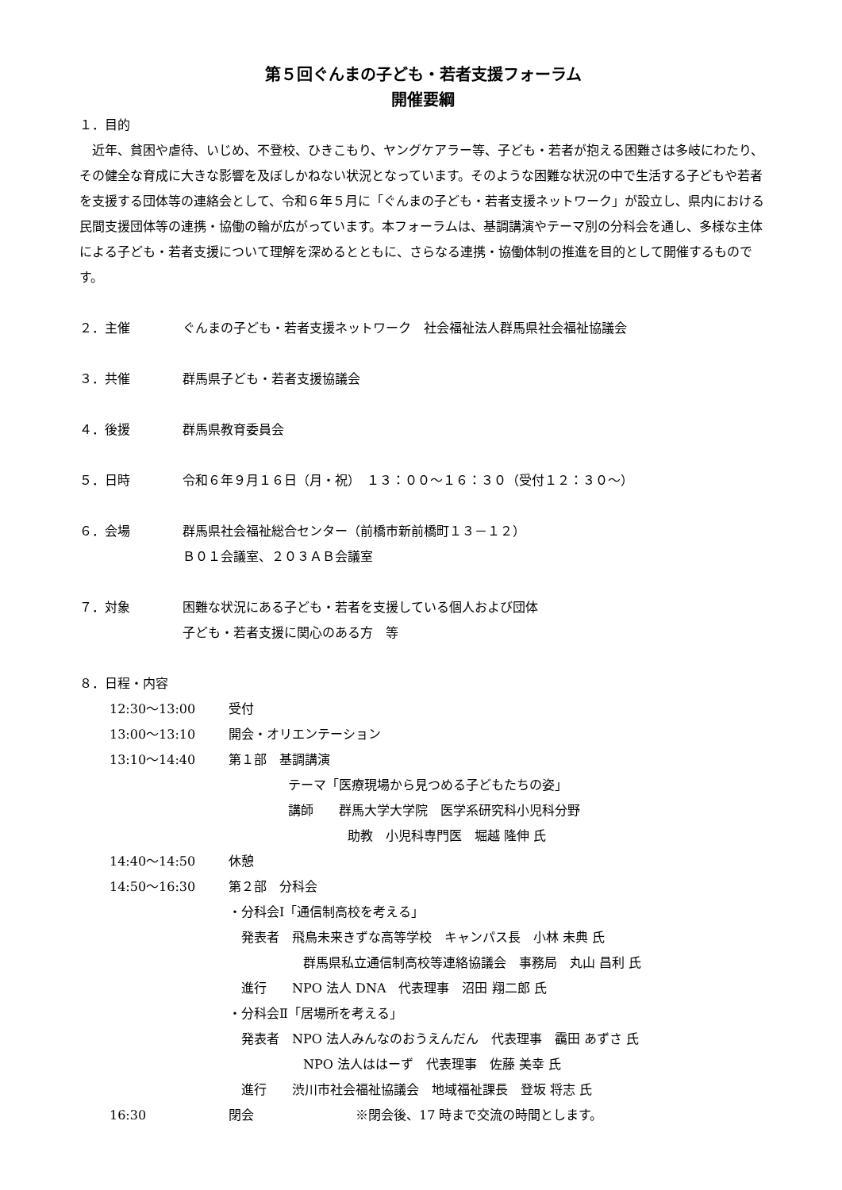第５回ぐんまの子ども・若者支援フォーラム
開催要綱
１．目的
　近年、貧困や虐待、いじめ、不登校、ひきこもり、ヤングケアラー等、子ども・若者が抱える困難さは多岐にわたり、その健全な育成に大きな影響を及ぼしかねない状況となっています。そのような困難な状況の中で生活する子どもや若者を支援する団体等の連絡会として、令和６年５月に「ぐんまの子ども・若者支援ネットワーク」が設立し、県内における民間支援団体等の連携・協働の輪が広がっています。本フォーラムは、基調講演やテーマ別の分科会を通し、多様な主体による子ども・若者支援について理解を深めるとともに、さらなる連携・協働体制の推進を目的として開催するものです。
２．主催 ぐんまの子ども・若者支援ネットワーク　社会福祉法人群馬県社会福祉協議会
３．共催 群馬県子ども・若者支援協議会
４．後援 群馬県教育委員会
５．日時 令和６年９月１６日（月・祝）　１３：００～１６：３０（受付１２：３０～）
６．会場 群馬県社会福祉総合センター（前橋市新前橋町１３－１２）
Ｂ０１会議室、２０３ＡＢ会議室
７．対象 困難な状況にある子ども・若者を支援している個人および団体
子ども・若者支援に関心のある方　等
８．日程・内容
| 12:30～13:00 | 受付 |
| 13:00～13:10 | 開会・オリエンテーション |
| 13:10～14:40 | 第１部 基調講演 テーマ「医療現場から見つめる子どもたちの姿」 講師 群馬大学大学院 医学系研究科小児科分野 助教 小児科専門医 堀越 隆伸 氏 |
| 14:40～14:50 | 休憩 |
| 14:50～16:30 | 第２部 分科会 ・分科会Ⅰ「通信制高校を考える」 発表者 飛鳥未来きずな高等学校 キャンパス長 小林 未典 氏 群馬県私立通信制高校等連絡協議会 事務局 丸山 昌利 氏 進行 NPO 法人 DNA 代表理事 沼田 翔二郎 氏 ・分科会Ⅱ「居場所を考える」 発表者 NPO 法人みんなのおうえんだん 代表理事 靍田 あずさ 氏 NPO 法人ははーず 代表理事 佐藤 美幸 氏 進行 渋川市社会福祉協議会 地域福祉課長 登坂 将志 氏 |
| 16:30 | 閉会 ※閉会後、17 時まで交流の時間とします。 |